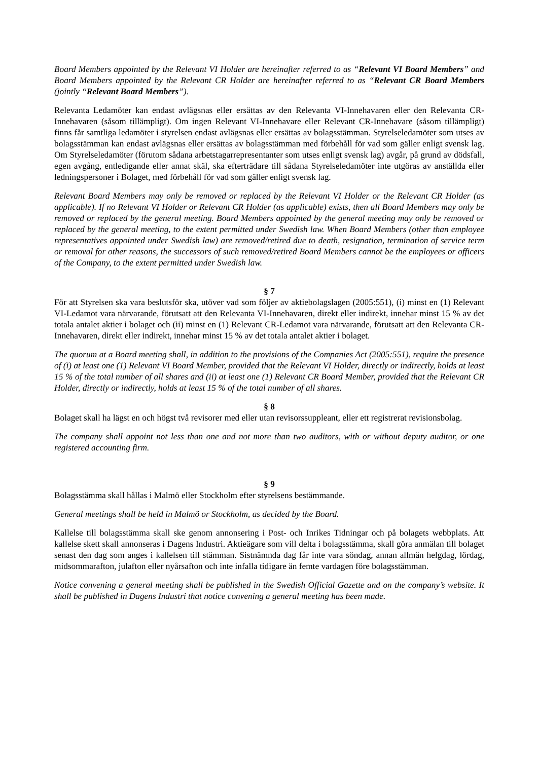Board Members appointed by the Relevant VI Holder are hereinafter referred to as “Relevant VI Board Members” and Board Members appointed by the Relevant CR Holder are hereinafter referred to as “Relevant CR Board Members (jointly “Relevant Board Members”).
Relevanta Ledamöter kan endast avlägsnas eller ersättas av den Relevanta VI-Innehavaren eller den Relevanta CR-Innehavaren (såsom tillämpligt). Om ingen Relevant VI-Innehavare eller Relevant CR-Innehavare (såsom tillämpligt) finns får samtliga ledamöter i styrelsen endast avlägsnas eller ersättas av bolagsstämman. Styrelseledamöter som utses av bolagsstämman kan endast avlägsnas eller ersättas av bolagsstämman med förbehåll för vad som gäller enligt svensk lag. Om Styrelseledamöter (förutom sådana arbetstagarrepresentanter som utses enligt svensk lag) avgår, på grund av dödsfall, egen avgång, entledigande eller annat skäl, ska efterträdare till sådana Styrelseledamöter inte utgöras av anställda eller ledningspersoner i Bolaget, med förbehåll för vad som gäller enligt svensk lag.
Relevant Board Members may only be removed or replaced by the Relevant VI Holder or the Relevant CR Holder (as applicable). If no Relevant VI Holder or Relevant CR Holder (as applicable) exists, then all Board Members may only be removed or replaced by the general meeting. Board Members appointed by the general meeting may only be removed or replaced by the general meeting, to the extent permitted under Swedish law. When Board Members (other than employee representatives appointed under Swedish law) are removed/retired due to death, resignation, termination of service term or removal for other reasons, the successors of such removed/retired Board Members cannot be the employees or officers of the Company, to the extent permitted under Swedish law.
§ 7
För att Styrelsen ska vara beslutsför ska, utöver vad som följer av aktiebolagslagen (2005:551), (i) minst en (1) Relevant VI-Ledamot vara närvarande, förutsatt att den Relevanta VI-Innehavaren, direkt eller indirekt, innehar minst 15 % av det totala antalet aktier i bolaget och (ii) minst en (1) Relevant CR-Ledamot vara närvarande, förutsatt att den Relevanta CR-Innehavaren, direkt eller indirekt, innehar minst 15 % av det totala antalet aktier i bolaget.
The quorum at a Board meeting shall, in addition to the provisions of the Companies Act (2005:551), require the presence of (i) at least one (1) Relevant VI Board Member, provided that the Relevant VI Holder, directly or indirectly, holds at least 15 % of the total number of all shares and (ii) at least one (1) Relevant CR Board Member, provided that the Relevant CR Holder, directly or indirectly, holds at least 15 % of the total number of all shares.
§ 8
Bolaget skall ha lägst en och högst två revisorer med eller utan revisorssuppleant, eller ett registrerat revisionsbolag.
The company shall appoint not less than one and not more than two auditors, with or without deputy auditor, or one registered accounting firm.
§ 9
Bolagsstämma skall hållas i Malmö eller Stockholm efter styrelsens bestämmande.
General meetings shall be held in Malmö or Stockholm, as decided by the Board.
Kallelse till bolagsstämma skall ske genom annonsering i Post- och Inrikes Tidningar och på bolagets webbplats. Att kallelse skett skall annonseras i Dagens Industri. Aktieägare som vill delta i bolagsstämma, skall göra anmälan till bolaget senast den dag som anges i kallelsen till stämman. Sistnämnda dag får inte vara söndag, annan allmän helgdag, lördag, midsommarafton, julafton eller nyårsafton och inte infalla tidigare än femte vardagen före bolagsstämman.
Notice convening a general meeting shall be published in the Swedish Official Gazette and on the company’s website. It shall be published in Dagens Industri that notice convening a general meeting has been made.